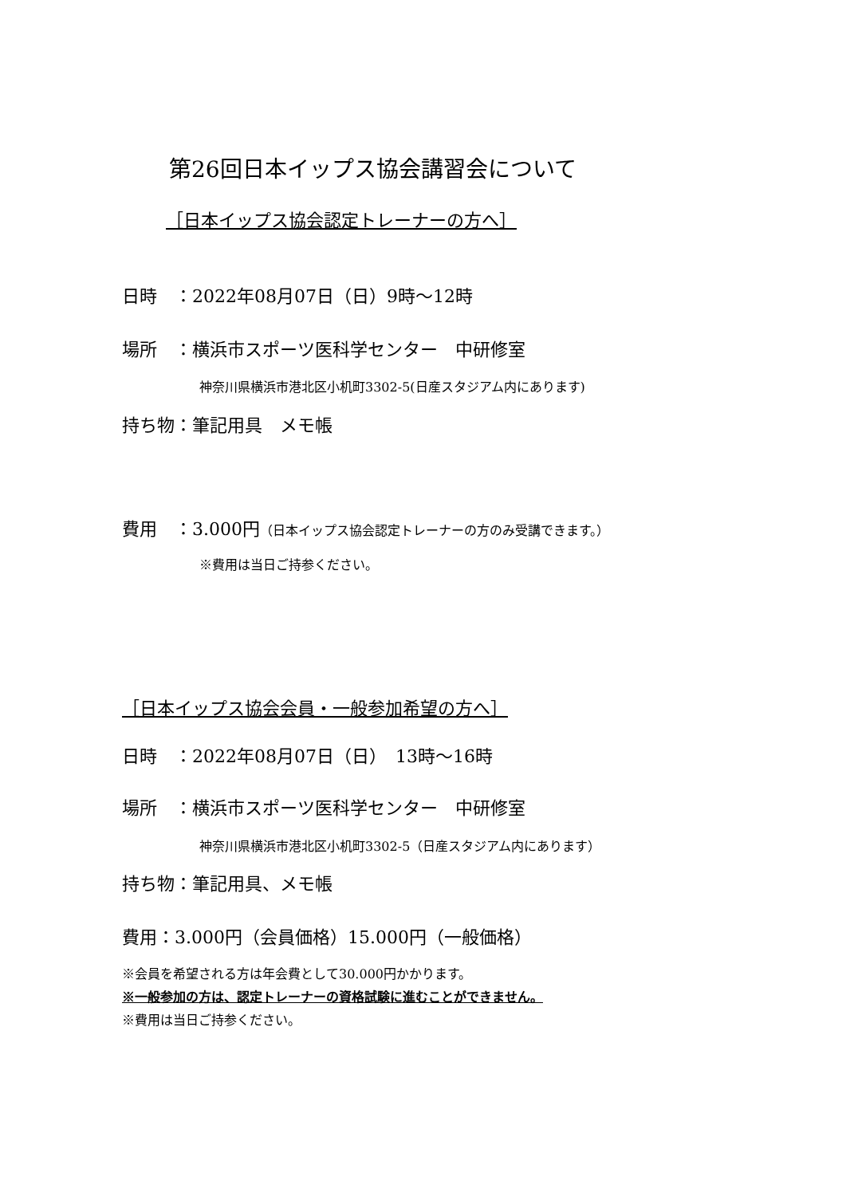第26回日本イップス協会講習会について
［日本イップス協会認定トレーナーの方へ］
日時　：2022年08月07日（日）9時～12時
場所　：横浜市スポーツ医科学センター　中研修室
神奈川県横浜市港北区小机町3302-5(日産スタジアム内にあります)
持ち物：筆記用具　メモ帳
費用　：3.000円（日本イップス協会認定トレーナーの方のみ受講できます。）
※費用は当日ご持参ください。
［日本イップス協会会員・一般参加希望の方へ］
日時　：2022年08月07日（日）　13時～16時
場所　：横浜市スポーツ医科学センター　中研修室
神奈川県横浜市港北区小机町3302-5（日産スタジアム内にあります）
持ち物：筆記用具、メモ帳
費用：3.000円（会員価格）15.000円（一般価格）
※会員を希望される方は年会費として30.000円かかります。
※一般参加の方は、認定トレーナーの資格試験に進むことができません。
※費用は当日ご持参ください。